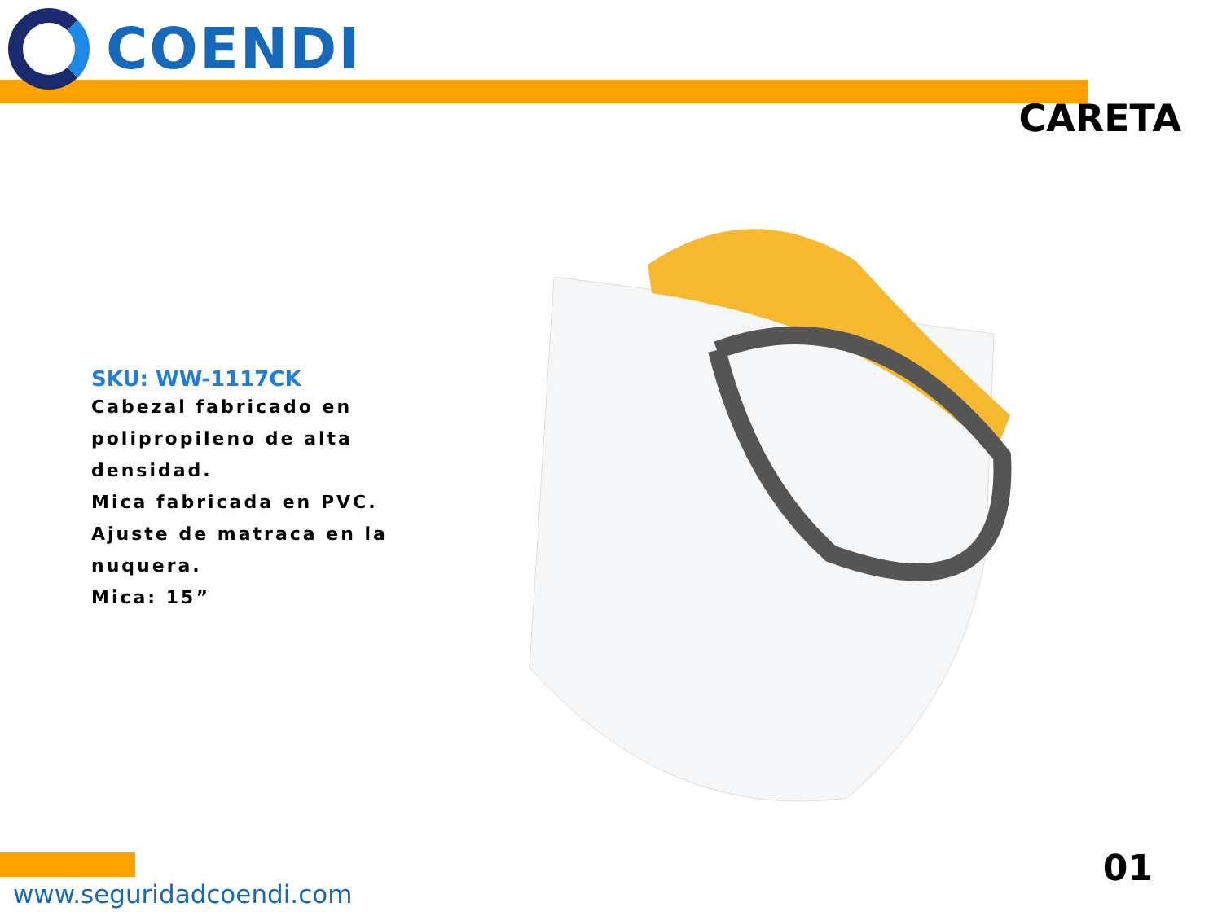COENDI
CARETA
SKU: WW-1117CK
Cabezal fabricado en polipropileno de alta densidad.
Mica fabricada en PVC.
Ajuste de matraca en la nuquera.
Mica: 15”
www.seguridadcoendi.com
01